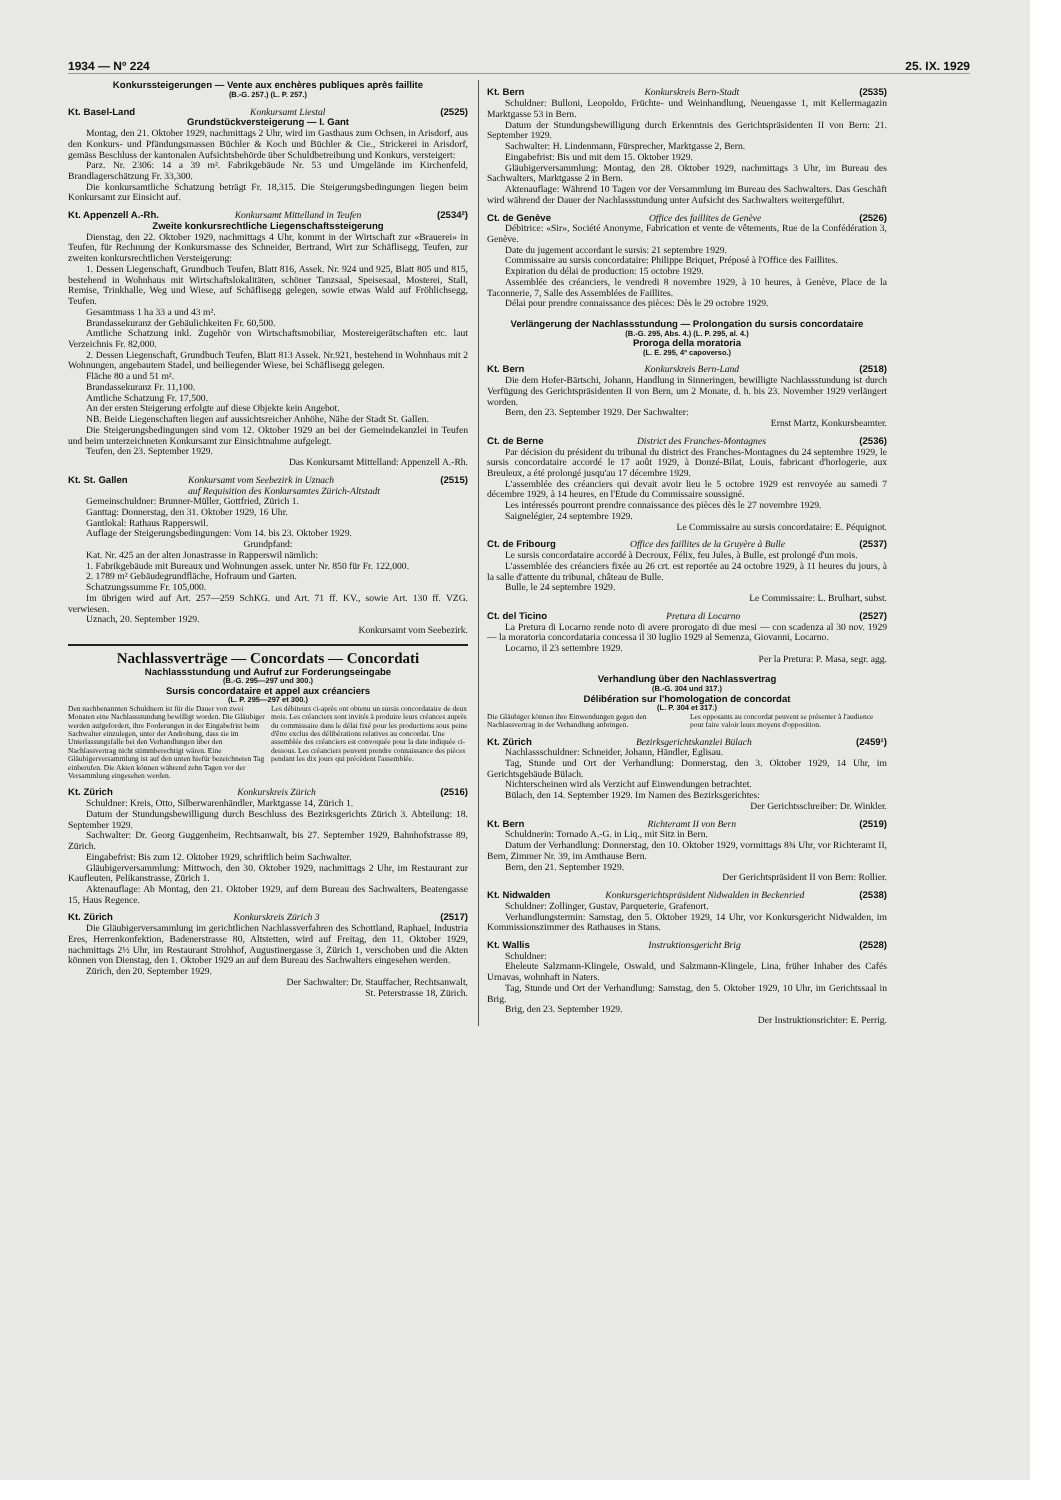1934 — Nº 224 25. IX. 1929
Konkurssteigerungen — Vente aux enchères publiques après faillite
(B.-G. 257.) (L. P. 257.)
Kt. Basel-Land Konkursamt Liestal (2525)
Grundstückversteigerung — I. Gant
Montag, den 21. Oktober 1929, nachmittags 2 Uhr, wird im Gasthaus zum Ochsen, in Arisdorf, aus den Konkurs- und Pfändungsmassen Büchler & Koch und Büchler & Cie., Strickerei in Arisdorf, gemäss Beschluss der kantonalen Aufsichtsbehörde über Schuldbetreibung und Konkurs, versteigert:
Parz. Nr. 2306: 14 a 39 m². Fabrikgebäude Nr. 53 und Umgelände im Kirchenfeld, Brandlagerschätzung Fr. 33,300.
Die konkursamtliche Schatzung beträgt Fr. 18,315. Die Steigerungsbedingungen liegen beim Konkursamt zur Einsicht auf.
Kt. Appenzell A.-Rh. Konkursamt Mittelland in Teufen (2534²)
Zweite konkursrechtliche Liegenschaftssteigerung
Dienstag, den 22. Oktober 1929, nachmittags 4 Uhr, kommt in der Wirtschaft zur «Brauerei» in Teufen, für Rechnung der Konkursmasse des Schneider, Bertrand, Wirt zur Schäflisegg, Teufen, zur zweiten konkursrechtlichen Versteigerung:
1. Dessen Liegenschaft, Grundbuch Teufen, Blatt 816, Assek. Nr. 924 und 925, Blatt 805 und 815, bestehend in Wohnhaus mit Wirtschaftslokalitäten, schöner Tanzsaal, Speisesaal, Mosterei, Stall, Remise, Trinkhalle, Weg und Wiese, auf Schäflisegg gelegen, sowie etwas Wald auf Fröhlichsegg, Teufen.
Gesamtmass 1 ha 33 a und 43 m².
Brandassekuranz der Gebäulichkeiten Fr. 60,500.
Amtliche Schatzung inkl. Zugehör von Wirtschaftsmobiliar, Mostereigerätschaften etc. laut Verzeichnis Fr. 82,000.
2. Dessen Liegenschaft, Grundbuch Teufen, Blatt 813 Assek. Nr.921, bestehend in Wohnhaus mit 2 Wohnungen, angebautem Stadel, und beiliegender Wiese, bei Schäflisegg gelegen.
Fläche 80 a und 51 m².
Brandassekuranz Fr. 11,100.
Amtliche Schatzung Fr. 17,500.
An der ersten Steigerung erfolgte auf diese Objekte kein Angebot.
NB. Beide Liegenschaften liegen auf aussichtsreicher Anhöhe, Nähe der Stadt St. Gallen.
Die Steigerungsbedingungen sind vom 12. Oktober 1929 an bei der Gemeindekanzlei in Teufen und beim unterzeichneten Konkursamt zur Einsichtnahme aufgelegt.
Teufen, den 23. September 1929.
Das Konkursamt Mittelland: Appenzell A.-Rh.
Kt. St. Gallen Konkursamt vom Seebezirk in Uznach
auf Requisition des Konkursamtes Zürich-Altstadt (2515)
Gemeinschuldner: Brunner-Müller, Gottfried, Zürich 1.
Ganttag: Donnerstag, den 31. Oktober 1929, 16 Uhr.
Gantlokal: Rathaus Rapperswil.
Auflage der Steigerungsbedingungen: Vom 14. bis 23. Oktober 1929.
Grundpfand:
Kat. Nr. 425 an der alten Jonastrasse in Rapperswil nämlich:
1. Fabrikgebäude mit Bureaux und Wohnungen assek. unter Nr. 850 für Fr. 122,000.
2. 1789 m² Gebäudegrundfläche, Hofraum und Garten.
Schatzungssumme Fr. 105,000.
Im übrigen wird auf Art. 257—259 SchKG. und Art. 71 ff. KV., sowie Art. 130 ff. VZG. verwiesen.
Uznach, 20. September 1929.
Konkursamt vom Seebezirk.
Nachlassverträge — Concordats — Concordati
Nachlassstundung und Aufruf zur Forderungseingabe
(B.-G. 295—297 und 300.)
Sursis concordataire et appel aux créanciers
(L. P. 295—297 et 300.)
Den nachbenannten Schuldnern ist für die Dauer von zwei Monaten eine Nachlassstundung bewilligt worden. Die Gläubiger werden aufgefordert, ihre Forderungen in der Eingabefrist beim Sachwalter einzulegen, unter der Androhung, dass sie im Unterlassungsfalle bei den Verhandlungen über den Nachlassvertrag nicht stimmberechtigt wären. Eine Gläubigerversammlung ist auf den unten hiefür bezeichneten Tag einberufen. Die Akten können während zehn Tagen vor der Versammlung eingesehen werden.
Les débiteurs ci-après ont obtenu un sursis concordataire de deux mois. Les créanciers sont invités à produire leurs créances auprès du commissaire dans le délai fixé pour les productions sous peine d'être exclus des délibérations relatives au concordat. Une assemblée des créanciers est convoquée pour la date indiquée ci-dessous. Les créanciers peuvent prendre connaissance des pièces pendant les dix jours qui précèdent l'assemblée.
Kt. Zürich Konkurskreis Zürich (2516)
Schuldner: Kreis, Otto, Silberwarenhändler, Marktgasse 14, Zürich 1.
Datum der Stundungsbewilligung durch Beschluss des Bezirksgerichts Zürich 3. Abteilung: 18. September 1929.
Sachwalter: Dr. Georg Guggenheim, Rechtsanwalt, bis 27. September 1929, Bahnhofstrasse 89, Zürich.
Eingabefrist: Bis zum 12. Oktober 1929, schriftlich beim Sachwalter.
Gläubigerversammlung: Mittwoch, den 30. Oktober 1929, nachmittags 2 Uhr, im Restaurant zur Kaufleuten, Pelikanstrasse, Zürich 1.
Aktenauflage: Ab Montag, den 21. Oktober 1929, auf dem Bureau des Sachwalters, Beatengasse 15, Haus Regence.
Kt. Zürich Konkurskreis Zürich 3 (2517)
Die Gläubigerversammlung im gerichtlichen Nachlassverfahren des Schottland, Raphael, Industria Eres, Herrenkonfektion, Badenerstrasse 80, Altstetten, wird auf Freitag, den 11. Oktober 1929, nachmittags 2½ Uhr, im Restaurant Strohhof, Augustinergasse 3, Zürich 1, verschoben und die Akten können von Dienstag, den 1. Oktober 1929 an auf dem Bureau des Sachwalters eingesehen werden.
Zürich, den 20. September 1929.
Der Sachwalter: Dr. Stauffacher, Rechtsanwalt,
St. Peterstrasse 18, Zürich.
Kt. Bern Konkurskreis Bern-Stadt (2535)
Schuldner: Bulloni, Leopoldo, Früchte- und Weinhandlung, Neuengasse 1, mit Kellermagazin Marktgasse 53 in Bern.
Datum der Stundungsbewilligung durch Erkenntnis des Gerichtspräsidenten II von Bern: 21. September 1929.
Sachwalter: H. Lindenmann, Fürsprecher, Marktgasse 2, Bern.
Eingabefrist: Bis und mit dem 15. Oktober 1929.
Gläubigerversammlung: Montag, den 28. Oktober 1929, nachmittags 3 Uhr, im Bureau des Sachwalters, Marktgasse 2 in Bern.
Aktenauflage: Während 10 Tagen vor der Versammlung im Bureau des Sachwalters. Das Geschäft wird während der Dauer der Nachlassstundung unter Aufsicht des Sachwalters weitergeführt.
Ct. de Genève Office des faillites de Genève (2526)
Débitrice: «Sir», Société Anonyme, Fabrication et vente de vêtements, Rue de la Confédération 3, Genève.
Date du jugement accordant le sursis: 21 septembre 1929.
Commissaire au sursis concordataire: Philippe Briquet, Préposé à l'Office des Faillites.
Expiration du délai de production: 15 octobre 1929.
Assemblée des créanciers, le vendredi 8 novembre 1929, à 10 heures, à Genève, Place de la Taconnerie, 7, Salle des Assemblées de Faillites.
Délai pour prendre connaissance des pièces: Dès le 29 octobre 1929.
Verlängerung der Nachlassstundung — Prolongation du sursis concordataire
(B.-G. 295, Abs. 4.) (L. P. 295, al. 4.)
Proroga della moratoria
(L. E. 295, 4º capoverso.)
Kt. Bern Konkurskreis Bern-Land (2518)
Die dem Hofer-Bärtschi, Johann, Handlung in Sinneringen, bewilligte Nachlassstundung ist durch Verfügung des Gerichtspräsidenten II von Bern, um 2 Monate, d. h. bis 23. November 1929 verlängert worden.
Bern, den 23. September 1929. Der Sachwalter:
Ernst Martz, Konkursbeamter.
Ct. de Berne District des Franches-Montagnes (2536)
Par décision du président du tribunal du district des Franches-Montagnes du 24 septembre 1929, le sursis concordataire accordé le 17 août 1929, à Donzé-Bilat, Louis, fabricant d'horlogerie, aux Breuleux, a été prolongé jusqu'au 17 décembre 1929.
L'assemblée des créanciers qui devait avoir lieu le 5 octobre 1929 est renvoyée au samedi 7 décembre 1929, à 14 heures, en l'Etude du Commissaire soussigné.
Les intéressés pourront prendre connaissance des pièces dès le 27 novembre 1929.
Saignelégier, 24 septembre 1929.
Le Commissaire au sursis concordataire: E. Péquignot.
Ct. de Fribourg Office des faillites de la Gruyère à Bulle (2537)
Le sursis concordataire accordé à Decroux, Félix, feu Jules, à Bulle, est prolongé d'un mois.
L'assemblée des créanciers fixée au 26 crt. est reportée au 24 octobre 1929, à 11 heures du jours, à la salle d'attente du tribunal, château de Bulle.
Bulle, le 24 septembre 1929.
Le Commissaire: L. Brulhart, subst.
Ct. del Ticino Pretura di Locarno (2527)
La Pretura di Locarno rende noto di avere prorogato di due mesi — con scadenza al 30 nov. 1929 — la moratoria concordataria concessa il 30 luglio 1929 al Semenza, Giovanni, Locarno.
Locarno, il 23 settembre 1929.
Per la Pretura: P. Masa, segr. agg.
Verhandlung über den Nachlassvertrag
(B.-G. 304 und 317.)
Délibération sur l'homologation de concordat
(L. P. 304 et 317.)
Die Gläubiger können ihre Einwendungen gegen den Nachlassvertrag in der Verhandlung anbringen.
Les opposants au concordat peuvent se présenter à l'audience pour faire valoir leurs moyens d'opposition.
Kt. Zürich Bezirksgerichtskanzlei Bülach (2459¹)
Nachlassschuldner: Schneider, Johann, Händler, Eglisau.
Tag, Stunde und Ort der Verhandlung: Donnerstag, den 3. Oktober 1929, 14 Uhr, im Gerichtsgebäude Bülach.
Nichterscheinen wird als Verzicht auf Einwendungen betrachtet.
Bülach, den 14. September 1929. Im Namen des Bezirksgerichtes:
Der Gerichtsschreiber: Dr. Winkler.
Kt. Bern Richteramt II von Bern (2519)
Schuldnerin: Tornado A.-G. in Liq., mit Sitz in Bern.
Datum der Verhandlung: Donnerstag, den 10. Oktober 1929, vormittags 8¾ Uhr, vor Richteramt II, Bern, Zimmer Nr. 39, im Amthause Bern.
Bern, den 21. September 1929.
Der Gerichtspräsident II von Bern: Rollier.
Kt. Nidwalden Konkursgerichtspräsident Nidwalden in Beckenried (2538)
Schuldner: Zollinger, Gustav, Parqueterie, Grafenort.
Verhandlungstermin: Samstag, den 5. Oktober 1929, 14 Uhr, vor Konkursgericht Nidwalden, im Kommissionszimmer des Rathauses in Stans.
Kt. Wallis Instruktionsgericht Brig (2528)
Schuldner:
Eheleute Salzmann-Klingele, Oswald, und Salzmann-Klingele, Lina, früher Inhaber des Cafés Urnavas, wohnhaft in Naters.
Tag, Stunde und Ort der Verhandlung: Samstag, den 5. Oktober 1929, 10 Uhr, im Gerichtssaal in Brig.
Brig, den 23. September 1929.
Der Instruktionsrichter: E. Perrig.